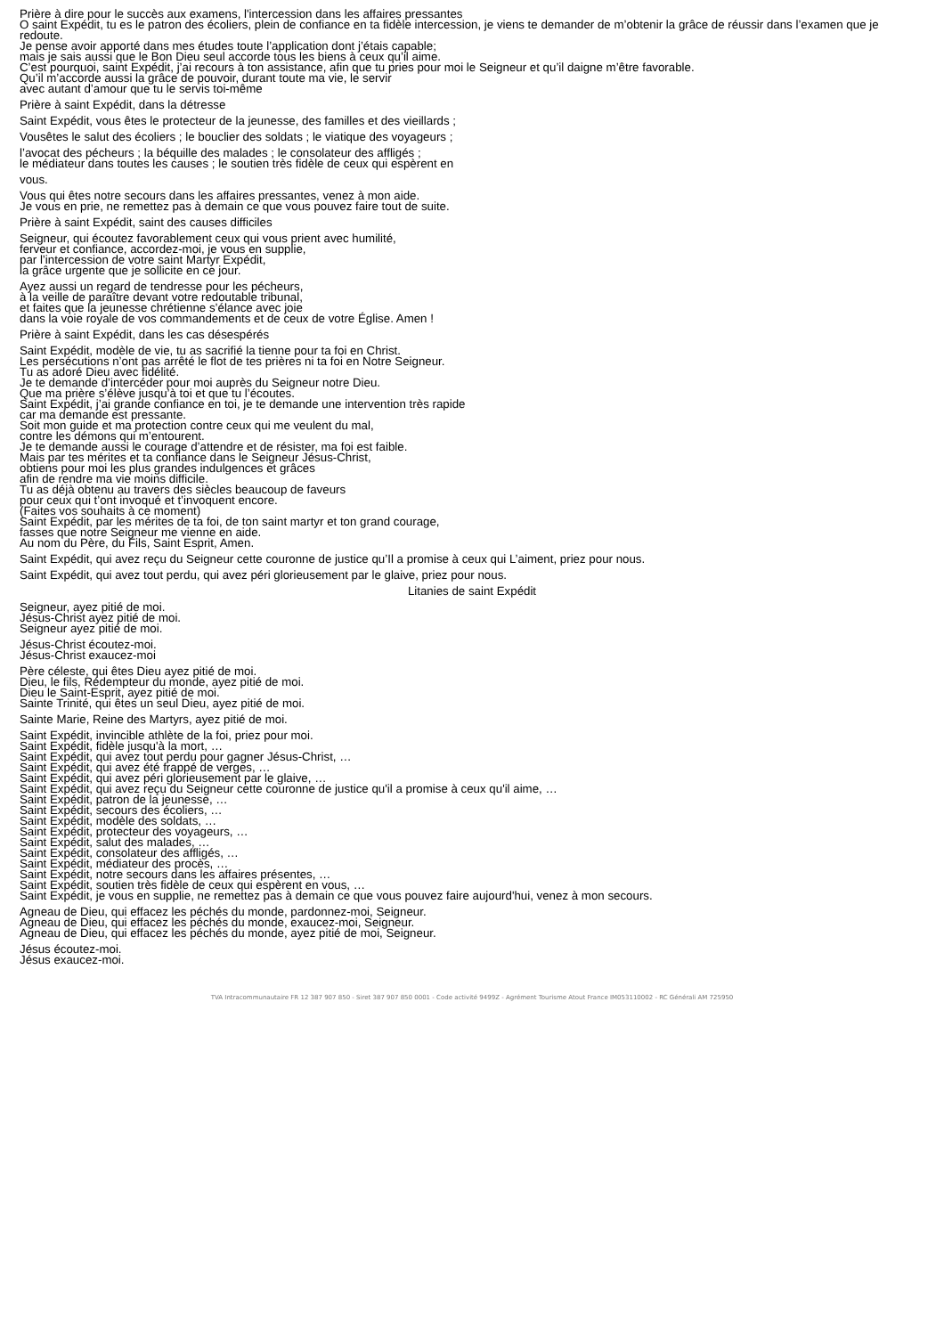Prière à dire pour le succès aux examens, l'intercession dans les affaires pressantes
O saint Expédit, tu es le patron des écoliers, plein de confiance en ta fidèle intercession, je viens te demander de m’obtenir la grâce de réussir dans l’examen que je redoute.
Je pense avoir apporté dans mes études toute l’application dont j’étais capable;
mais je sais aussi que le Bon Dieu seul accorde tous les biens à ceux qu’il aime.
C’est pourquoi, saint Expédit, j’ai recours à ton assistance, afin que tu pries pour moi le Seigneur et qu’il daigne m’être favorable.
Qu’il m’accorde aussi la grâce de pouvoir, durant toute ma vie, le servir
avec autant d’amour que tu le servis toi-même
Prière à saint Expédit, dans la détresse
Saint Expédit, vous êtes le protecteur de la jeunesse, des familles et des vieillards ;
Vousêtes le salut des écoliers ; le bouclier des soldats ; le viatique des voyageurs ;
l’avocat des pécheurs ; la béquille des malades ; le consolateur des affligés ;
le médiateur dans toutes les causes ; le soutien très fidèle de ceux qui espèrent en
vous.
Vous qui êtes notre secours dans les affaires pressantes, venez à mon aide.
Je vous en prie, ne remettez pas à demain ce que vous pouvez faire tout de suite.
Prière à saint Expédit, saint des causes difficiles
Seigneur, qui écoutez favorablement ceux qui vous prient avec humilité,
ferveur et confiance, accordez-moi, je vous en supplie,
par l’intercession de votre saint Martyr Expédit,
la grâce urgente que je sollicite en ce jour.
Ayez aussi un regard de tendresse pour les pécheurs,
à la veille de paraître devant votre redoutable tribunal,
et faites que la jeunesse chrétienne s’élance avec joie
dans la voie royale de vos commandements et de ceux de votre Église. Amen !
Prière à saint Expédit, dans les cas désespérés
Saint Expédit, modèle de vie, tu as sacrifié la tienne pour ta foi en Christ.
Les persécutions n’ont pas arrêté le flot de tes prières ni ta foi en Notre Seigneur.
Tu as adoré Dieu avec fidélité.
Je te demande d’intercéder pour moi auprès du Seigneur notre Dieu.
Que ma prière s’élève jusqu’à toi et que tu l’écoutes.
Saint Expédit, j’ai grande confiance en toi, je te demande une intervention très rapide
car ma demande est pressante.
Soit mon guide et ma protection contre ceux qui me veulent du mal,
contre les démons qui m’entourent.
Je te demande aussi le courage d’attendre et de résister, ma foi est faible.
Mais par tes mérites et ta confiance dans le Seigneur Jésus-Christ,
obtiens pour moi les plus grandes indulgences et grâces
afin de rendre ma vie moins difficile.
Tu as déjà obtenu au travers des siècles beaucoup de faveurs
pour ceux qui t’ont invoqué et t’invoquent encore.
(Faites vos souhaits à ce moment)
Saint Expédit, par les mérites de ta foi, de ton saint martyr et ton grand courage,
fasses que notre Seigneur me vienne en aide.
Au nom du Père, du Fils, Saint Esprit, Amen.
Saint Expédit, qui avez reçu du Seigneur cette couronne de justice qu’Il a promise à ceux qui L’aiment, priez pour nous.
Saint Expédit, qui avez tout perdu, qui avez péri glorieusement par le glaive, priez pour nous.
Litanies de saint Expédit
Seigneur, ayez pitié de moi.
Jésus-Christ ayez pitié de moi.
Seigneur ayez pitié de moi.
Jésus-Christ écoutez-moi.
Jésus-Christ exaucez-moi
Père céleste, qui êtes Dieu ayez pitié de moi.
Dieu, le fils, Rédempteur du monde, ayez pitié de moi.
Dieu le Saint-Esprit, ayez pitié de moi.
Sainte Trinité, qui êtes un seul Dieu, ayez pitié de moi.
Sainte Marie, Reine des Martyrs, ayez pitié de moi.
Saint Expédit, invincible athlète de la foi, priez pour moi.
Saint Expédit, fidèle jusqu'à la mort, …
Saint Expédit, qui avez tout perdu pour gagner Jésus-Christ, …
Saint Expédit, qui avez été frappé de verges, …
Saint Expédit, qui avez péri glorieusement par le glaive, …
Saint Expédit, qui avez reçu du Seigneur cette couronne de justice qu'il a promise à ceux qu'il aime, …
Saint Expédit, patron de la jeunesse, …
Saint Expédit, secours des écoliers, …
Saint Expédit, modèle des soldats, …
Saint Expédit, protecteur des voyageurs, …
Saint Expédit, salut des malades, …
Saint Expédit, consolateur des affligés, …
Saint Expédit, médiateur des procès, …
Saint Expédit, notre secours dans les affaires présentes, …
Saint Expédit, soutien très fidèle de ceux qui espèrent en vous, …
Saint Expédit, je vous en supplie, ne remettez pas à demain ce que vous pouvez faire aujourd'hui, venez à mon secours.
Agneau de Dieu, qui effacez les péchés du monde, pardonnez-moi, Seigneur.
Agneau de Dieu, qui effacez les péchés du monde, exaucez-moi, Seigneur.
Agneau de Dieu, qui effacez les péchés du monde, ayez pitié de moi, Seigneur.
Jésus écoutez-moi.
Jésus exaucez-moi.
TVA Intracommunautaire FR 12 387 907 850 - Siret 387 907 850 0001 - Code activité 9499Z - Agrément Tourisme Atout France IM053110002 - RC Générali AM 725950